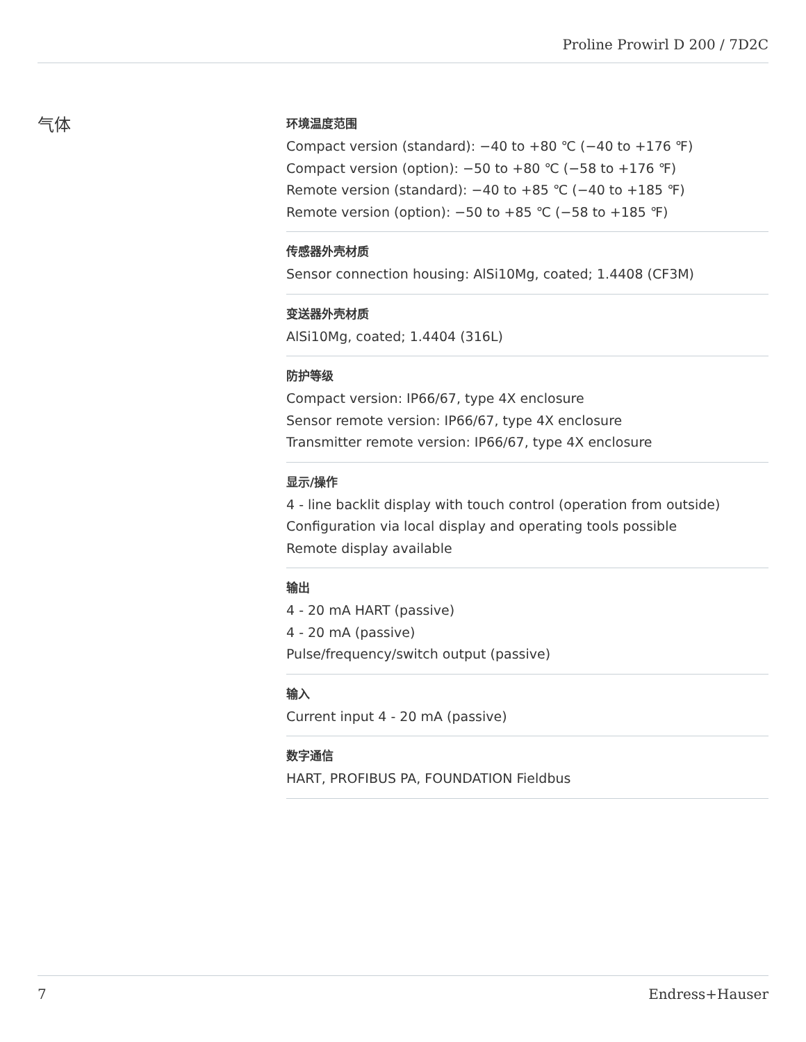Proline Prowirl D 200 / 7D2C
气体
环境温度范围
Compact version (standard): −40 to +80 ℃ (−40 to +176 ℉)
Compact version (option): −50 to +80 ℃ (−58 to +176 ℉)
Remote version (standard): −40 to +85 ℃ (−40 to +185 ℉)
Remote version (option): −50 to +85 ℃ (−58 to +185 ℉)
传感器外壳材质
Sensor connection housing: AlSi10Mg, coated; 1.4408 (CF3M)
变送器外壳材质
AlSi10Mg, coated; 1.4404 (316L)
防护等级
Compact version: IP66/67, type 4X enclosure
Sensor remote version: IP66/67, type 4X enclosure
Transmitter remote version: IP66/67, type 4X enclosure
显示/操作
4 - line backlit display with touch control (operation from outside)
Configuration via local display and operating tools possible
Remote display available
输出
4 - 20 mA HART (passive)
4 - 20 mA (passive)
Pulse/frequency/switch output (passive)
输入
Current input 4 - 20 mA (passive)
数字通信
HART, PROFIBUS PA, FOUNDATION Fieldbus
7 Endress+Hauser